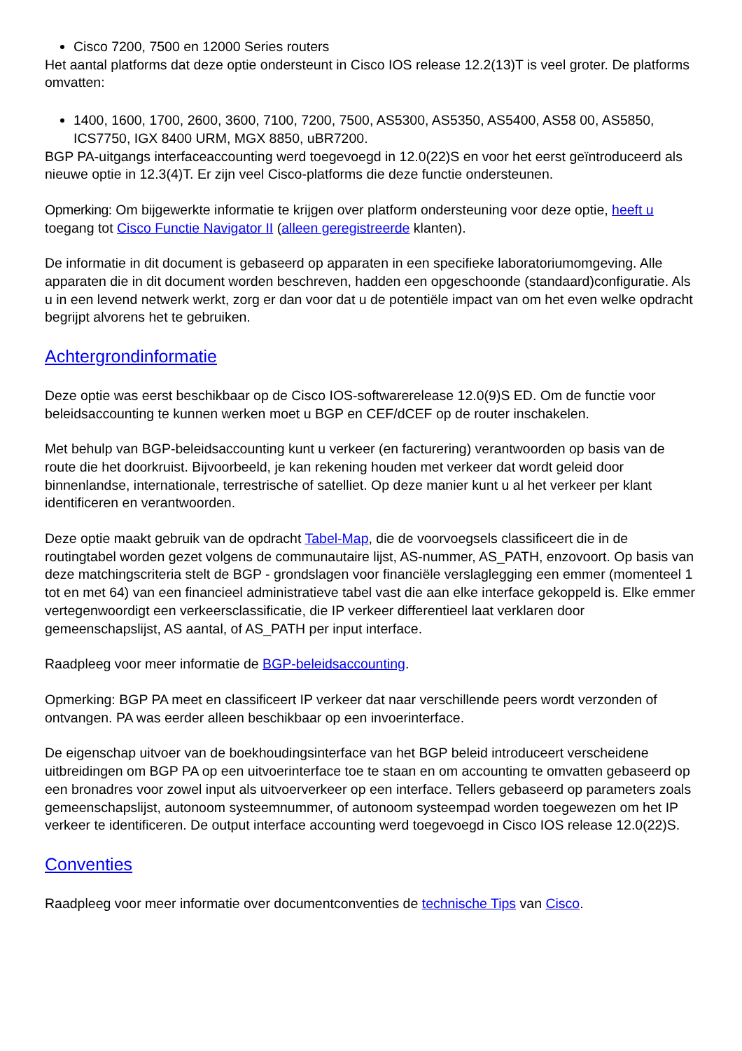Cisco 7200, 7500 en 12000 Series routers
Het aantal platforms dat deze optie ondersteunt in Cisco IOS release 12.2(13)T is veel groter. De platforms omvatten:
1400, 1600, 1700, 2600, 3600, 7100, 7200, 7500, AS5300, AS5350, AS5400, AS58 00, AS5850, ICS7750, IGX 8400 URM, MGX 8850, uBR7200.
BGP PA-uitgangs interfaceaccounting werd toegevoegd in 12.0(22)S en voor het eerst geïntroduceerd als nieuwe optie in 12.3(4)T. Er zijn veel Cisco-platforms die deze functie ondersteunen.
Opmerking: Om bijgewerkte informatie te krijgen over platform ondersteuning voor deze optie, heeft u toegang tot Cisco Functie Navigator II (alleen geregistreerde klanten).
De informatie in dit document is gebaseerd op apparaten in een specifieke laboratoriumomgeving. Alle apparaten die in dit document worden beschreven, hadden een opgeschoonde (standaard)configuratie. Als u in een levend netwerk werkt, zorg er dan voor dat u de potentiële impact van om het even welke opdracht begrijpt alvorens het te gebruiken.
Achtergrondinformatie
Deze optie was eerst beschikbaar op de Cisco IOS-softwarerelease 12.0(9)S ED. Om de functie voor beleidsaccounting te kunnen werken moet u BGP en CEF/dCEF op de router inschakelen.
Met behulp van BGP-beleidsaccounting kunt u verkeer (en facturering) verantwoorden op basis van de route die het doorkruist. Bijvoorbeeld, je kan rekening houden met verkeer dat wordt geleid door binnenlandse, internationale, terrestrische of satelliet. Op deze manier kunt u al het verkeer per klant identificeren en verantwoorden.
Deze optie maakt gebruik van de opdracht Tabel-Map, die de voorvoegsels classificeert die in de routingtabel worden gezet volgens de communautaire lijst, AS-nummer, AS_PATH, enzovoort. Op basis van deze matchingscriteria stelt de BGP - grondslagen voor financiële verslaglegging een emmer (momenteel 1 tot en met 64) van een financieel administratieve tabel vast die aan elke interface gekoppeld is. Elke emmer vertegenwoordigt een verkeersclassificatie, die IP verkeer differentieel laat verklaren door gemeenschapslijst, AS aantal, of AS_PATH per input interface.
Raadpleeg voor meer informatie de BGP-beleidsaccounting.
Opmerking: BGP PA meet en classificeert IP verkeer dat naar verschillende peers wordt verzonden of ontvangen. PA was eerder alleen beschikbaar op een invoerinterface.
De eigenschap uitvoer van de boekhoudingsinterface van het BGP beleid introduceert verscheidene uitbreidingen om BGP PA op een uitvoerinterface toe te staan en om accounting te omvatten gebaseerd op een bronadres voor zowel input als uitvoerverkeer op een interface. Tellers gebaseerd op parameters zoals gemeenschapslijst, autonoom systeemnummer, of autonoom systeempad worden toegewezen om het IP verkeer te identificeren. De output interface accounting werd toegevoegd in Cisco IOS release 12.0(22)S.
Conventies
Raadpleeg voor meer informatie over documentconventies de technische Tips van Cisco.